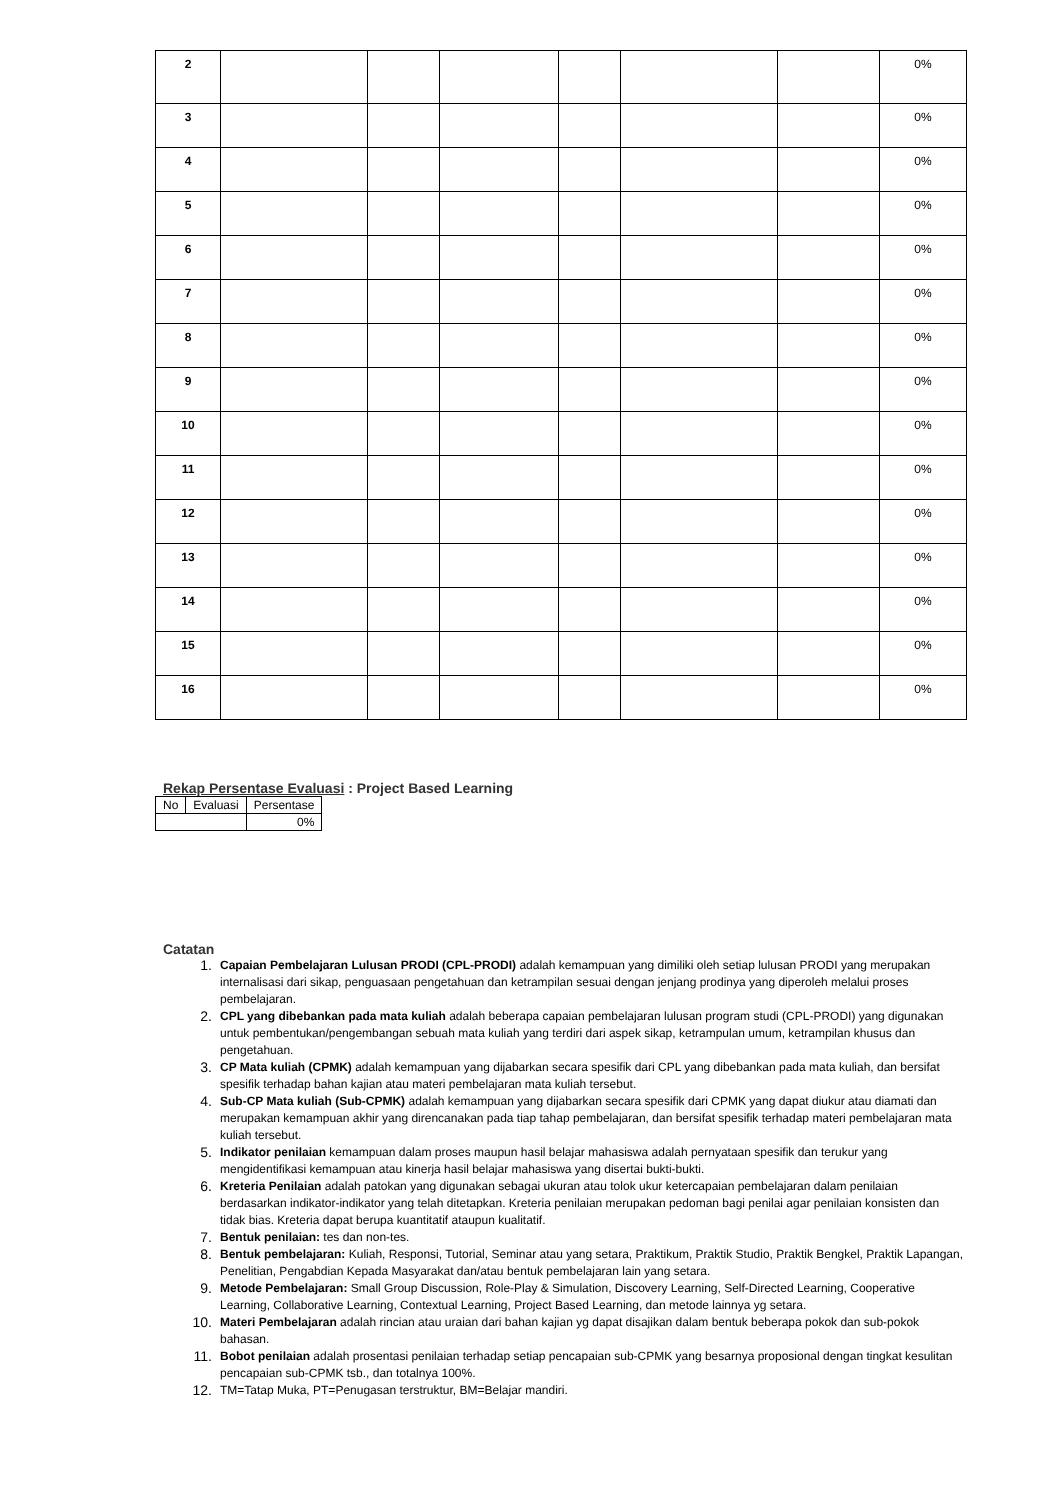| 2 | | | | | | | 0% |
| 3 | | | | | | | 0% |
| 4 | | | | | | | 0% |
| 5 | | | | | | | 0% |
| 6 | | | | | | | 0% |
| 7 | | | | | | | 0% |
| 8 | | | | | | | 0% |
| 9 | | | | | | | 0% |
| 10 | | | | | | | 0% |
| 11 | | | | | | | 0% |
| 12 | | | | | | | 0% |
| 13 | | | | | | | 0% |
| 14 | | | | | | | 0% |
| 15 | | | | | | | 0% |
| 16 | | | | | | | 0% |
Rekap Persentase Evaluasi : Project Based Learning
| No | Evaluasi | Persentase |
| --- | --- | --- |
| | | 0% |
Catatan
1. Capaian Pembelajaran Lulusan PRODI (CPL-PRODI) adalah kemampuan yang dimiliki oleh setiap lulusan PRODI yang merupakan internalisasi dari sikap, penguasaan pengetahuan dan ketrampilan sesuai dengan jenjang prodinya yang diperoleh melalui proses pembelajaran.
2. CPL yang dibebankan pada mata kuliah adalah beberapa capaian pembelajaran lulusan program studi (CPL-PRODI) yang digunakan untuk pembentukan/pengembangan sebuah mata kuliah yang terdiri dari aspek sikap, ketrampulan umum, ketrampilan khusus dan pengetahuan.
3. CP Mata kuliah (CPMK) adalah kemampuan yang dijabarkan secara spesifik dari CPL yang dibebankan pada mata kuliah, dan bersifat spesifik terhadap bahan kajian atau materi pembelajaran mata kuliah tersebut.
4. Sub-CP Mata kuliah (Sub-CPMK) adalah kemampuan yang dijabarkan secara spesifik dari CPMK yang dapat diukur atau diamati dan merupakan kemampuan akhir yang direncanakan pada tiap tahap pembelajaran, dan bersifat spesifik terhadap materi pembelajaran mata kuliah tersebut.
5. Indikator penilaian kemampuan dalam proses maupun hasil belajar mahasiswa adalah pernyataan spesifik dan terukur yang mengidentifikasi kemampuan atau kinerja hasil belajar mahasiswa yang disertai bukti-bukti.
6. Kreteria Penilaian adalah patokan yang digunakan sebagai ukuran atau tolok ukur ketercapaian pembelajaran dalam penilaian berdasarkan indikator-indikator yang telah ditetapkan. Kreteria penilaian merupakan pedoman bagi penilai agar penilaian konsisten dan tidak bias. Kreteria dapat berupa kuantitatif ataupun kualitatif.
7. Bentuk penilaian: tes dan non-tes.
8. Bentuk pembelajaran: Kuliah, Responsi, Tutorial, Seminar atau yang setara, Praktikum, Praktik Studio, Praktik Bengkel, Praktik Lapangan, Penelitian, Pengabdian Kepada Masyarakat dan/atau bentuk pembelajaran lain yang setara.
9. Metode Pembelajaran: Small Group Discussion, Role-Play & Simulation, Discovery Learning, Self-Directed Learning, Cooperative Learning, Collaborative Learning, Contextual Learning, Project Based Learning, dan metode lainnya yg setara.
10. Materi Pembelajaran adalah rincian atau uraian dari bahan kajian yg dapat disajikan dalam bentuk beberapa pokok dan sub-pokok bahasan.
11. Bobot penilaian adalah prosentasi penilaian terhadap setiap pencapaian sub-CPMK yang besarnya proposional dengan tingkat kesulitan pencapaian sub-CPMK tsb., dan totalnya 100%.
12. TM=Tatap Muka, PT=Penugasan terstruktur, BM=Belajar mandiri.